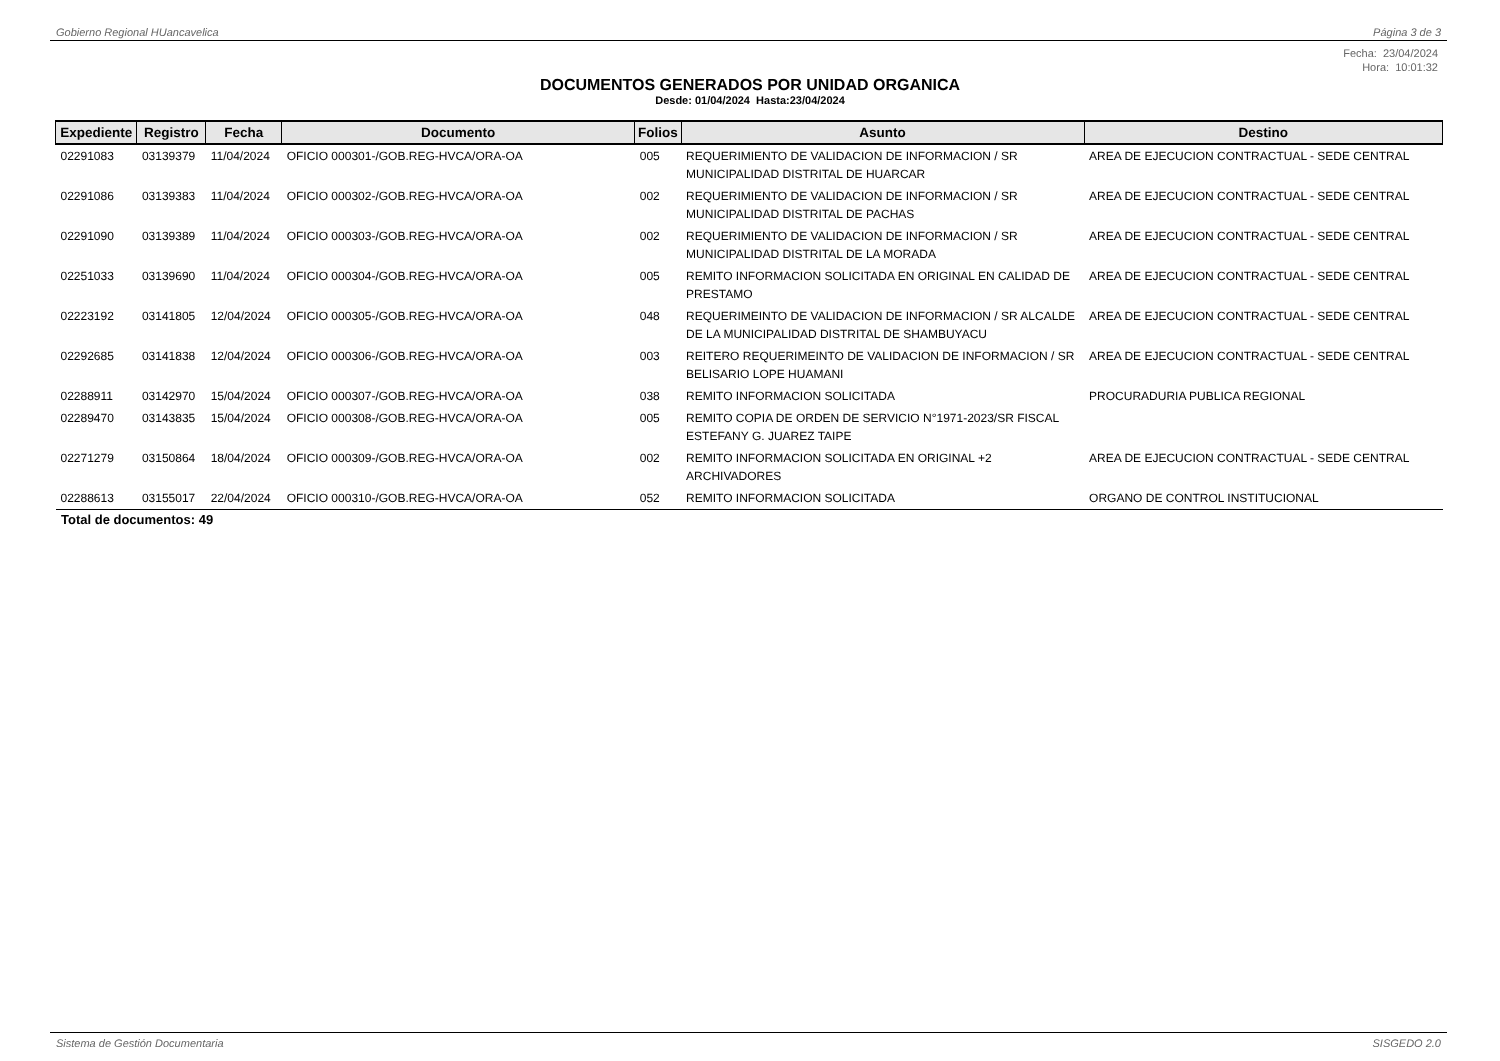Gobierno Regional HUancavelica Página 3 de 3
Fecha: 23/04/2024
Hora: 10:01:32
DOCUMENTOS GENERADOS POR UNIDAD ORGANICA
Desde: 01/04/2024 Hasta:23/04/2024
| Expediente | Registro | Fecha | Documento | Folios | Asunto | Destino |
| --- | --- | --- | --- | --- | --- | --- |
| 02291083 | 03139379 | 11/04/2024 | OFICIO 000301-/GOB.REG-HVCA/ORA-OA | 005 | REQUERIMIENTO DE VALIDACION DE INFORMACION / SR MUNICIPALIDAD DISTRITAL DE HUARCAR | AREA DE EJECUCION CONTRACTUAL - SEDE CENTRAL |
| 02291086 | 03139383 | 11/04/2024 | OFICIO 000302-/GOB.REG-HVCA/ORA-OA | 002 | REQUERIMIENTO DE VALIDACION DE INFORMACION / SR MUNICIPALIDAD DISTRITAL DE PACHAS | AREA DE EJECUCION CONTRACTUAL - SEDE CENTRAL |
| 02291090 | 03139389 | 11/04/2024 | OFICIO 000303-/GOB.REG-HVCA/ORA-OA | 002 | REQUERIMIENTO DE VALIDACION DE INFORMACION / SR MUNICIPALIDAD DISTRITAL DE LA MORADA | AREA DE EJECUCION CONTRACTUAL - SEDE CENTRAL |
| 02251033 | 03139690 | 11/04/2024 | OFICIO 000304-/GOB.REG-HVCA/ORA-OA | 005 | REMITO INFORMACION SOLICITADA EN ORIGINAL EN CALIDAD DE PRESTAMO | AREA DE EJECUCION CONTRACTUAL - SEDE CENTRAL |
| 02223192 | 03141805 | 12/04/2024 | OFICIO 000305-/GOB.REG-HVCA/ORA-OA | 048 | REQUERIMEINTO DE VALIDACION DE INFORMACION / SR ALCALDE DE LA MUNICIPALIDAD DISTRITAL DE SHAMBUYACU | AREA DE EJECUCION CONTRACTUAL - SEDE CENTRAL |
| 02292685 | 03141838 | 12/04/2024 | OFICIO 000306-/GOB.REG-HVCA/ORA-OA | 003 | REITERO REQUERIMEINTO DE VALIDACION DE INFORMACION / SR BELISARIO LOPE HUAMANI | AREA DE EJECUCION CONTRACTUAL - SEDE CENTRAL |
| 02288911 | 03142970 | 15/04/2024 | OFICIO 000307-/GOB.REG-HVCA/ORA-OA | 038 | REMITO INFORMACION SOLICITADA | PROCURADURIA PUBLICA REGIONAL |
| 02289470 | 03143835 | 15/04/2024 | OFICIO 000308-/GOB.REG-HVCA/ORA-OA | 005 | REMITO COPIA DE ORDEN DE SERVICIO N°1971-2023/SR FISCAL ESTEFANY G. JUAREZ TAIPE | |
| 02271279 | 03150864 | 18/04/2024 | OFICIO 000309-/GOB.REG-HVCA/ORA-OA | 002 | REMITO INFORMACION SOLICITADA EN ORIGINAL +2 ARCHIVADORES | AREA DE EJECUCION CONTRACTUAL - SEDE CENTRAL |
| 02288613 | 03155017 | 22/04/2024 | OFICIO 000310-/GOB.REG-HVCA/ORA-OA | 052 | REMITO INFORMACION SOLICITADA | ORGANO DE CONTROL INSTITUCIONAL |
Total de documentos: 49
Sistema de Gestión Documentaria SISGEDO 2.0